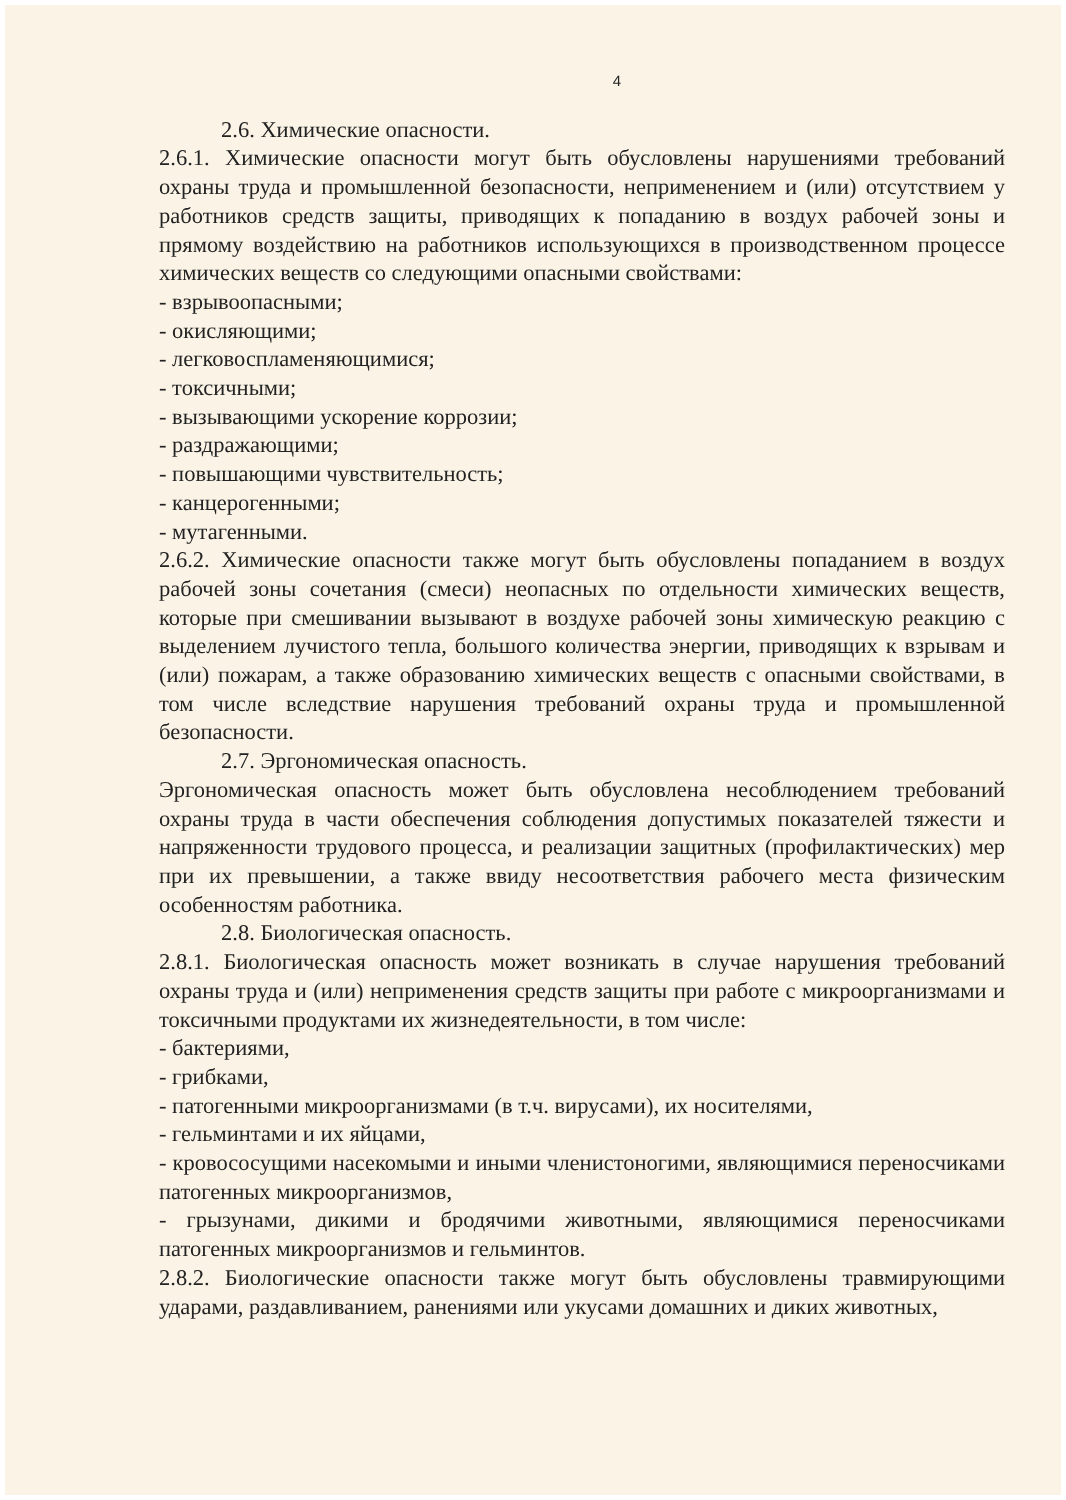4
2.6. Химические опасности.
2.6.1. Химические опасности могут быть обусловлены нарушениями требований охраны труда и промышленной безопасности, неприменением и (или) отсутствием у работников средств защиты, приводящих к попаданию в воздух рабочей зоны и прямому воздействию на работников использующихся в производственном процессе химических веществ со следующими опасными свойствами:
- взрывоопасными;
- окисляющими;
- легковоспламеняющимися;
- токсичными;
- вызывающими ускорение коррозии;
- раздражающими;
- повышающими чувствительность;
- канцерогенными;
- мутагенными.
2.6.2. Химические опасности также могут быть обусловлены попаданием в воздух рабочей зоны сочетания (смеси) неопасных по отдельности химических веществ, которые при смешивании вызывают в воздухе рабочей зоны химическую реакцию с выделением лучистого тепла, большого количества энергии, приводящих к взрывам и (или) пожарам, а также образованию химических веществ с опасными свойствами, в том числе вследствие нарушения требований охраны труда и промышленной безопасности.
2.7. Эргономическая опасность.
Эргономическая опасность может быть обусловлена несоблюдением требований охраны труда в части обеспечения соблюдения допустимых показателей тяжести и напряженности трудового процесса, и реализации защитных (профилактических) мер при их превышении, а также ввиду несоответствия рабочего места физическим особенностям работника.
2.8. Биологическая опасность.
2.8.1. Биологическая опасность может возникать в случае нарушения требований охраны труда и (или) неприменения средств защиты при работе с микроорганизмами и токсичными продуктами их жизнедеятельности, в том числе:
- бактериями,
- грибками,
- патогенными микроорганизмами (в т.ч. вирусами), их носителями,
- гельминтами и их яйцами,
- кровососущими насекомыми и иными членистоногими, являющимися переносчиками патогенных микроорганизмов,
- грызунами, дикими и бродячими животными, являющимися переносчиками патогенных микроорганизмов и гельминтов.
2.8.2. Биологические опасности также могут быть обусловлены травмирующими ударами, раздавливанием, ранениями или укусами домашних и диких животных,